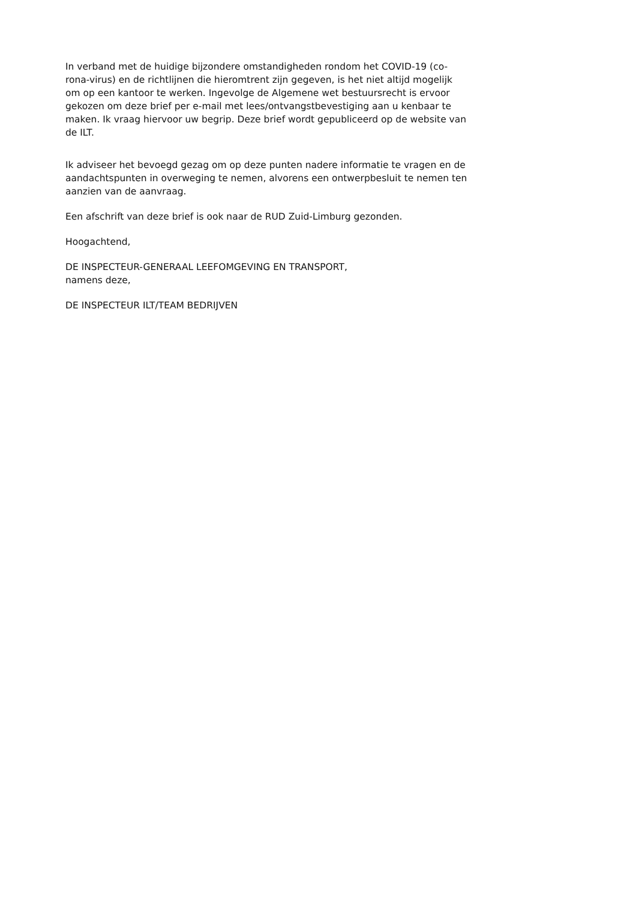In verband met de huidige bijzondere omstandigheden rondom het COVID-19 (co-
rona-virus) en de richtlijnen die hieromtrent zijn gegeven, is het niet altijd mogelijk
om op een kantoor te werken. Ingevolge de Algemene wet bestuursrecht is ervoor
gekozen om deze brief per e-mail met lees/ontvangstbevestiging aan u kenbaar te
maken. Ik vraag hiervoor uw begrip. Deze brief wordt gepubliceerd op de website van
de ILT.
Ik adviseer het bevoegd gezag om op deze punten nadere informatie te vragen en de
aandachtspunten in overweging te nemen, alvorens een ontwerpbesluit te nemen ten
aanzien van de aanvraag.
Een afschrift van deze brief is ook naar de RUD Zuid-Limburg gezonden.
Hoogachtend,
DE INSPECTEUR-GENERAAL LEEFOMGEVING EN TRANSPORT,
namens deze,
DE INSPECTEUR ILT/TEAM BEDRIJVEN